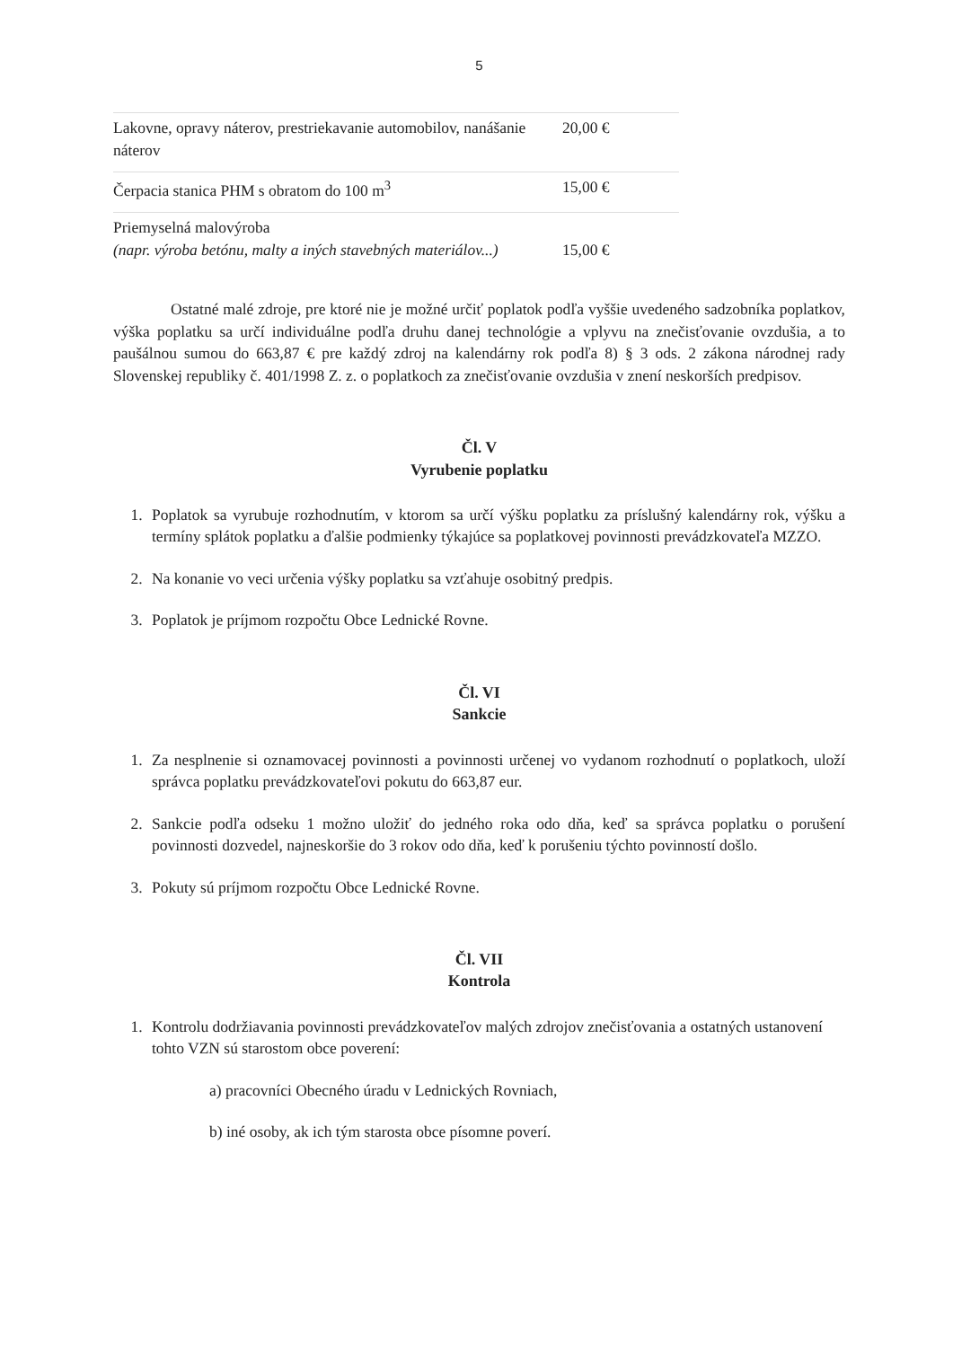5
| Lakovne, opravy náterov, prestriekavanie automobilov, nanášanie náterov | 20,00 € |
| Čerpacia stanica PHM s obratom do 100 m<sup>3</sup> | 15,00 € |
| Priemyselná malovýroba (napr. výroba betónu, malty a iných stavebných materiálov...) | 15,00 € |
Ostatné malé zdroje, pre ktoré nie je možné určiť poplatok podľa vyššie uvedeného sadzobníka poplatkov, výška poplatku sa určí individuálne podľa druhu danej technológie a vplyvu na znečisťovanie ovzdušia, a to paušálnou sumou do 663,87 € pre každý zdroj na kalendárny rok podľa 8) § 3 ods. 2 zákona národnej rady Slovenskej republiky č. 401/1998 Z. z. o poplatkoch za znečisťovanie ovzdušia v znení neskorších predpisov.
Čl. V
Vyrubenie poplatku
1. Poplatok sa vyrubuje rozhodnutím, v ktorom sa určí výšku poplatku za príslušný kalendárny rok, výšku a termíny splátok poplatku a ďalšie podmienky týkajúce sa poplatkovej povinnosti prevádzkovateľa MZZO.
2. Na konanie vo veci určenia výšky poplatku sa vzťahuje osobitný predpis.
3. Poplatok je príjmom rozpočtu Obce Lednické Rovne.
Čl. VI
Sankcie
1. Za nesplnenie si oznamovacej povinnosti a povinnosti určenej vo vydanom rozhodnutí o poplatkoch, uloží správca poplatku prevádzkovateľovi pokutu do 663,87 eur.
2. Sankcie podľa odseku 1 možno uložiť do jedného roka odo dňa, keď sa správca poplatku o porušení povinnosti dozvedel, najneskoršie do 3 rokov odo dňa, keď k porušeniu týchto povinností došlo.
3. Pokuty sú príjmom rozpočtu Obce Lednické Rovne.
Čl. VII
Kontrola
1. Kontrolu dodržiavania povinnosti prevádzkovateľov malých zdrojov znečisťovania a ostatných ustanovení tohto VZN sú starostom obce poverení:
a) pracovníci Obecného úradu v Lednických Rovniach,
b) iné osoby, ak ich tým starosta obce písomne poverí.